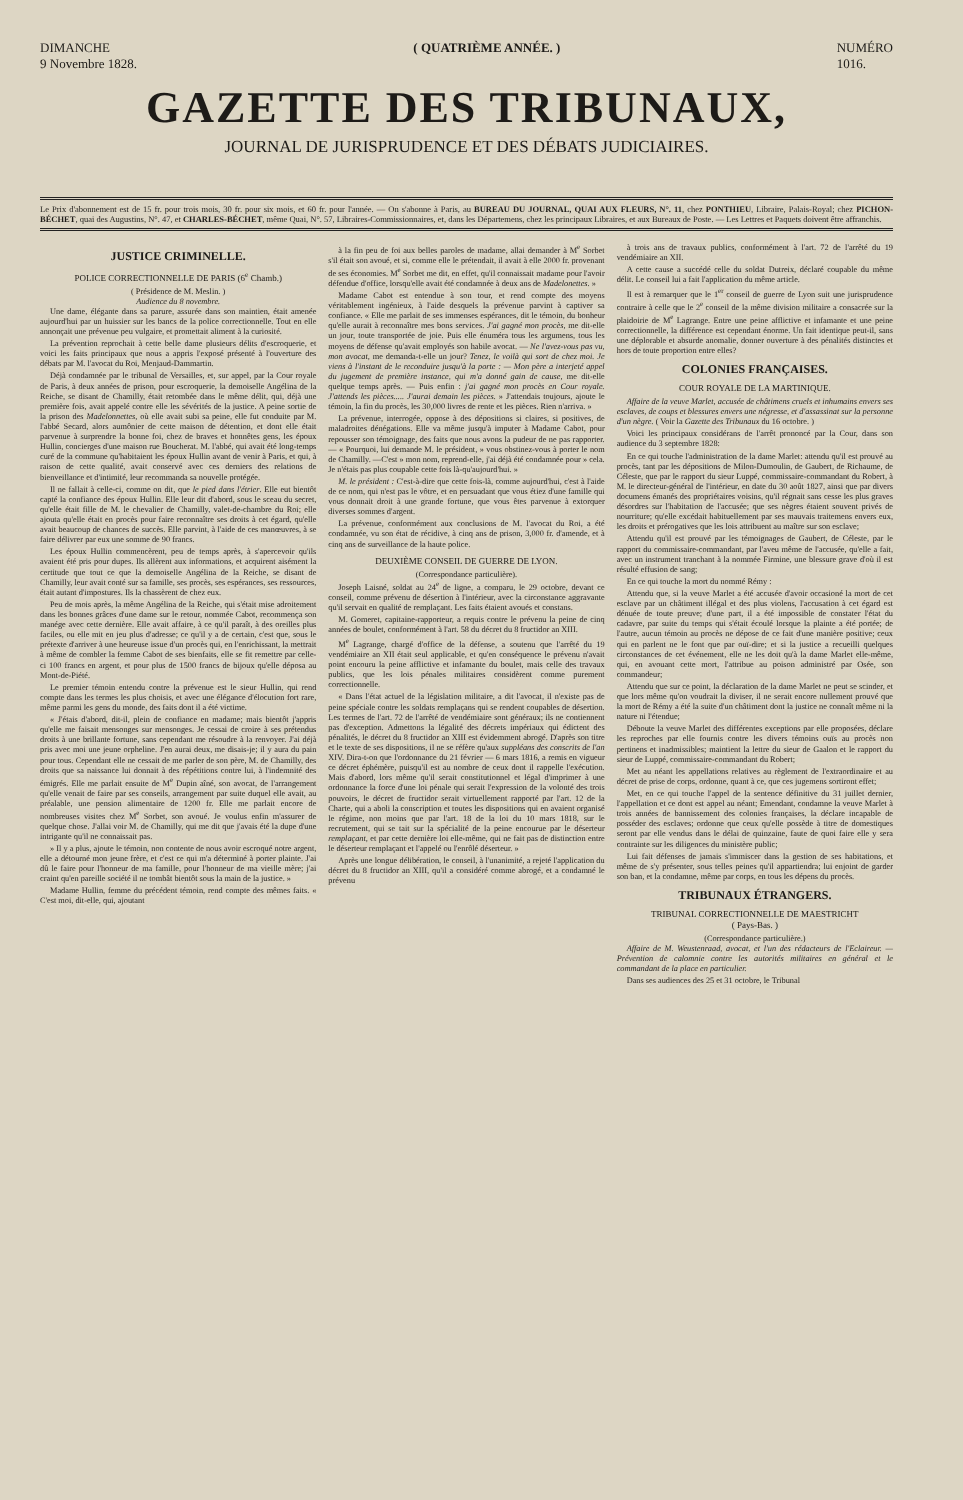DIMANCHE
9 Novembre 1828.
( QUATRIÈME ANNÉE. ) NUMÉRO
1016.
GAZETTE DES TRIBUNAUX,
JOURNAL DE JURISPRUDENCE ET DES DÉBATS JUDICIAIRES.
Le Prix d'abonnement est de 15 fr. pour trois mois, 30 fr. pour six mois, et 60 fr. pour l'année. — On s'abonne à Paris, au BUREAU DU JOURNAL, QUAI AUX FLEURS, N°. 11, chez PONTHIEU, Libraire, Palais-Royal; chez PICHON-BÉCHET, quai des Augustins, N°. 47, et CHARLES-BÉCHET, même Quai, N°. 57, Libraires-Commissionnaires, et, dans les Départemens, chez les principaux Libraires, et aux Bureaux de Poste. — Les Lettres et Paquets doivent être affranchis.
JUSTICE CRIMINELLE.
POLICE CORRECTIONNELLE DE PARIS (6<sup>e</sup> Chamb.)
( Présidence de M. Meslin. )
Audience du 8 novembre.
Une dame, élégante dans sa parure, assurée dans son maintien, était amenée aujourd'hui par un huissier sur les bancs de la police correctionnelle. Tout en elle annonçait une prévenue peu vulgaire, et promettait aliment à la curiosité.
La prévention reprochait à cette belle dame plusieurs délits d'escroquerie, et voici les faits principaux que nous a appris l'exposé présenté à l'ouverture des débats par M. l'avocat du Roi, Menjaud-Dammartin.
Déjà condamnée par le tribunal de Versailles, et, sur appel, par la Cour royale de Paris, à deux années de prison, pour escroquerie, la demoiselle Angélina de la Reiche, se disant de Chamilly, était retombée dans le même délit, qui, déjà une première fois, avait appelé contre elle les sévérités de la justice. A peine sortie de la prison des Madelonnettes, où elle avait subi sa peine, elle fut conduite par M. l'abbé Secard, alors aumônier de cette maison de détention, et dont elle était parvenue à surprendre la bonne foi, chez de braves et honnêtes gens, les époux Hullin, concierges d'une maison rue Boucherat. M. l'abbé, qui avait été long-temps curé de la commune qu'habitaient les époux Hullin avant de venir à Paris, et qui, à raison de cette qualité, avait conservé avec ces derniers des relations de bienveillance et d'intimité, leur recommanda sa nouvelle protégée.
Il ne fallait à celle-ci, comme on dit, que le pied dans l'étrier. Elle eut bientôt capté la confiance des époux Hullin. Elle leur dit d'abord, sous le sceau du secret, qu'elle était fille de M. le chevalier de Chamilly, valet-de-chambre du Roi; elle ajouta qu'elle était en procès pour faire reconnaître ses droits à cet égard, qu'elle avait beaucoup de chances de succès. Elle parvint, à l'aide de ces manœuvres, à se faire délivrer par eux une somme de 90 francs.
Les époux Hullin commencèrent, peu de temps après, à s'apercevoir qu'ils avaient été pris pour dupes. Ils allèrent aux informations, et acquirent aisément la certitude que tout ce que la demoiselle Angélina de la Reiche, se disant de Chamilly, leur avait conté sur sa famille, ses procès, ses espérances, ses ressources, était autant d'impostures. Ils la chassèrent de chez eux.
Peu de mois après, la même Angélina de la Reiche, qui s'était mise adroitement dans les bonnes grâces d'une dame sur le retour, nommée Cabot, recommença son manége avec cette dernière. Elle avait affaire, à ce qu'il paraît, à des oreilles plus faciles, ou elle mit en jeu plus d'adresse; ce qu'il y a de certain, c'est que, sous le prétexte d'arriver à une heureuse issue d'un procès qui, en l'enrichissant, la mettrait à même de combler la femme Cabot de ses bienfaits, elle se fit remettre par celle-ci 100 francs en argent, et pour plus de 1500 francs de bijoux qu'elle déposa au Mont-de-Piété.
Le premier témoin entendu contre la prévenue est le sieur Hullin, qui rend compte dans les termes les plus choisis, et avec une élégance d'élocution fort rare, même parmi les gens du monde, des faits dont il a été victime.
« J'étais d'abord, dit-il, plein de confiance en madame; mais bientôt j'appris qu'elle me faisait mensonges sur mensonges. Je cessai de croire à ses prétendus droits à une brillante fortune, sans cependant me résoudre à la renvoyer. J'ai déjà pris avec moi une jeune orpheline. J'en aurai deux, me disais-je; il y aura du pain pour tous. Cependant elle ne cessait de me parler de son père, M. de Chamilly, des droits que sa naissance lui donnait à des répétitions contre lui, à l'indemnité des émigrés. Elle me parlait ensuite de M<sup>e</sup> Dupin aîné, son avocat, de l'arrangement qu'elle venait de faire par ses conseils, arrangement par suite duquel elle avait, au préalable, une pension alimentaire de 1200 fr. Elle me parlait encore de nombreuses visites chez M<sup>e</sup> Sorbet, son avoué. Je voulus enfin m'assurer de quelque chose. J'allai voir M. de Chamilly, qui me dit que j'avais été la dupe d'une intrigante qu'il ne connaissait pas.
» Il y a plus, ajoute le témoin, non contente de nous avoir escroqué notre argent, elle a détourné mon jeune frère, et c'est ce qui m'a déterminé à porter plainte. J'ai dû le faire pour l'honneur de ma famille, pour l'honneur de ma vieille mère; j'ai craint qu'en pareille société il ne tombât bientôt sous la main de la justice. »
Madame Hullin, femme du précédent témoin, rend compte des mêmes faits. « C'est moi, dit-elle, qui, ajoutant
à la fin peu de foi aux belles paroles de madame, allai demander à M<sup>e</sup> Sorbet s'il était son avoué, et si, comme elle le prétendait, il avait à elle 2000 fr. provenant de ses économies. M<sup>e</sup> Sorbet me dit, en effet, qu'il connaissait madame pour l'avoir défendue d'office, lorsqu'elle avait été condamnée à deux ans de Madelonettes. »
Madame Cabot est entendue à son tour, et rend compte des moyens véritablement ingénieux, à l'aide desquels la prévenue parvint à captiver sa confiance. « Elle me parlait de ses immenses espérances, dit le témoin, du bonheur qu'elle aurait à reconnaître mes bons services. J'ai gagné mon procès, me dit-elle un jour, toute transportée de joie. Puis elle énuméra tous les argumens, tous les moyens de défense qu'avait employés son habile avocat. — Ne l'avez-vous pas vu, mon avocat, me demanda-t-elle un jour? Tenez, le voilà qui sort de chez moi. Je viens à l'instant de le reconduire jusqu'à la porte : — Mon père a interjeté appel du jugement de première instance, qui m'a donné gain de cause, me dit-elle quelque temps après. — Puis enfin : j'ai gagné mon procès en Cour royale. J'attends les pièces..... J'aurai demain les pièces. » J'attendais toujours, ajoute le témoin, la fin du procès, les 30,000 livres de rente et les pièces. Rien n'arriva. »
La prévenue, interrogée, oppose à des dépositions si claires, si positives, de maladroites dénégations. Elle va même jusqu'à imputer à Madame Cabot, pour repousser son témoignage, des faits que nous avons la pudeur de ne pas rapporter. — « Pourquoi, lui demande M. le président, » vous obstinez-vous à porter le nom de Chamilly. —C'est » mon nom, reprend-elle, j'ai déjà été condamnée pour » cela. Je n'étais pas plus coupable cette fois là-qu'aujourd'hui. »
M. le président : C'est-à-dire que cette fois-là, comme aujourd'hui, c'est à l'aide de ce nom, qui n'est pas le vôtre, et en persuadant que vous étiez d'une famille qui vous donnait droit à une grande fortune, que vous êtes parvenue à extorquer diverses sommes d'argent.
La prévenue, conformément aux conclusions de M. l'avocat du Roi, a été condamnée, vu son état de récidive, à cinq ans de prison, 3,000 fr. d'amende, et à cinq ans de surveillance de la haute police.
DEUXIÈME CONSEIL DE GUERRE DE LYON.
(Correspondance particulière).
Joseph Laisné, soldat au 24<sup>e</sup> de ligne, a comparu, le 29 octobre, devant ce conseil, comme prévenu de désertion à l'intérieur, avec la circonstance aggravante qu'il servait en qualité de remplaçant. Les faits étaient avoués et constans.
M. Gomeret, capitaine-rapporteur, a requis contre le prévenu la peine de cinq années de boulet, conformément à l'art. 58 du décret du 8 fructidor an XIII.
M<sup>e</sup> Lagrange, chargé d'office de la défense, a soutenu que l'arrêté du 19 vendémiaire an XII était seul applicable, et qu'en conséquence le prévenu n'avait point encouru la peine afflictive et infamante du boulet, mais celle des travaux publics, que les lois pénales militaires considèrent comme purement correctionnelle.
« Dans l'état actuel de la législation militaire, a dit l'avocat, il n'existe pas de peine spéciale contre les soldats remplaçans qui se rendent coupables de désertion. Les termes de l'art. 72 de l'arrêté de vendémiaire sont généraux; ils ne contiennent pas d'exception. Admettons la légalité des décrets impériaux qui édictent des pénalités, le décret du 8 fructidor an XIII est évidemment abrogé. D'après son titre et le texte de ses dispositions, il ne se réfère qu'aux suppléans des conscrits de l'an XIV. Dira-t-on que l'ordonnance du 21 février — 6 mars 1816, a remis en vigueur ce décret éphémère, puisqu'il est au nombre de ceux dont il rappelle l'exécution. Mais d'abord, lors même qu'il serait constitutionnel et légal d'imprimer à une ordonnance la force d'une loi pénale qui serait l'expression de la volonté des trois pouvoirs, le décret de fructidor serait virtuellement rapporté par l'art. 12 de la Charte, qui a aboli la conscription et toutes les dispositions qui en avaient organisé le régime, non moins que par l'art. 18 de la loi du 10 mars 1818, sur le recrutement, qui se tait sur la spécialité de la peine encourue par le déserteur remplaçant, et par cette dernière loi elle-même, qui ne fait pas de distinction entre le déserteur remplaçant et l'appelé ou l'enrôlé déserteur. »
Après une longue délibération, le conseil, à l'unanimité, a rejeté l'application du décret du 8 fructidor an XIII, qu'il a considéré comme abrogé, et a condamné le prévenu
à trois ans de travaux publics, conformément à l'art. 72 de l'arrêté du 19 vendémiaire an XII.
A cette cause a succédé celle du soldat Dutreix, déclaré coupable du même délit. Le conseil lui a fait l'application du même article.
Il est à remarquer que le 1<sup>er</sup> conseil de guerre de Lyon suit une jurisprudence contraire à celle que le 2<sup>e</sup> conseil de la même division militaire a consacrée sur la plaidoirie de M<sup>e</sup> Lagrange. Entre une peine afflictive et infamante et une peine correctionnelle, la différence est cependant énorme. Un fait identique peut-il, sans une déplorable et absurde anomalie, donner ouverture à des pénalités distinctes et hors de toute proportion entre elles?
COLONIES FRANÇAISES.
COUR ROYALE DE LA MARTINIQUE.
Affaire de la veuve Marlet, accusée de châtimens cruels et inhumains envers ses esclaves, de coups et blessures envers une négresse, et d'assassinat sur la personne d'un nègre. ( Voir la Gazette des Tribunaux du 16 octobre. )
Voici les principaux considérans de l'arrêt prononcé par la Cour, dans son audience du 3 septembre 1828:
En ce qui touche l'administration de la dame Marlet: attendu qu'il est prouvé au procès, tant par les dépositions de Milon-Dumoulin, de Gaubert, de Richaume, de Céleste, que par le rapport du sieur Luppé, commissaire-commandant du Robert, à M. le directeur-général de l'intérieur, en date du 30 août 1827, ainsi que par divers documens émanés des propriétaires voisins, qu'il régnait sans cesse les plus graves désordres sur l'habitation de l'accusée; que ses nègres étaient souvent privés de nourriture; qu'elle excédait habituellement par ses mauvais traitemens envers eux, les droits et prérogatives que les lois attribuent au maître sur son esclave;
Attendu qu'il est prouvé par les témoignages de Gaubert, de Céleste, par le rapport du commissaire-commandant, par l'aveu même de l'accusée, qu'elle a fait, avec un instrument tranchant à la nommée Firmine, une blessure grave d'où il est résulté effusion de sang;
En ce qui touche la mort du nommé Rémy :
Attendu que, si la veuve Marlet a été accusée d'avoir occasioné la mort de cet esclave par un châtiment illégal et des plus violens, l'accusation à cet égard est dénuée de toute preuve; d'une part, il a été impossible de constater l'état du cadavre, par suite du temps qui s'était écoulé lorsque la plainte a été portée; de l'autre, aucun témoin au procès ne dépose de ce fait d'une manière positive; ceux qui en parlent ne le font que par ouï-dire; et si la justice a recueilli quelques circonstances de cet événement, elle ne les doit qu'à la dame Marlet elle-même, qui, en avouant cette mort, l'attribue au poison administré par Osée, son commandeur;
Attendu que sur ce point, la déclaration de la dame Marlet ne peut se scinder, et que lors même qu'on voudrait la diviser, il ne serait encore nullement prouvé que la mort de Rémy a été la suite d'un châtiment dont la justice ne connaît même ni la nature ni l'étendue;
Déboute la veuve Marlet des différentes exceptions par elle proposées, déclare les reproches par elle fournis contre les divers témoins ouïs au procès non pertinens et inadmissibles; maintient la lettre du sieur de Gaalon et le rapport du sieur de Luppé, commissaire-commandant du Robert;
Met au néant les appellations relatives au règlement de l'extraordinaire et au décret de prise de corps, ordonne, quant à ce, que ces jugemens sortiront effet;
Met, en ce qui touche l'appel de la sentence définitive du 31 juillet dernier, l'appellation et ce dont est appel au néant; Emendant, condamne la veuve Marlet à trois années de bannissement des colonies françaises, la déclare incapable de posséder des esclaves; ordonne que ceux qu'elle possède à titre de domestiques seront par elle vendus dans le délai de quinzaine, faute de quoi faire elle y sera contrainte sur les diligences du ministère public;
Lui fait défenses de jamais s'immiscer dans la gestion de ses habitations, et même de s'y présenter, sous telles peines qu'il appartiendra; lui enjoint de garder son ban, et la condamne, même par corps, en tous les dépens du procès.
TRIBUNAUX ÉTRANGERS.
TRIBUNAL CORRECTIONNELLE DE MAESTRICHT
( Pays-Bas. )
(Correspondance particulière.)
Affaire de M. Weustenraad, avocat, et l'un des rédacteurs de l'Eclaireur. — Prévention de calomnie contre les autorités militaires en général et le commandant de la place en particulier.
Dans ses audiences des 25 et 31 octobre, le Tribunal